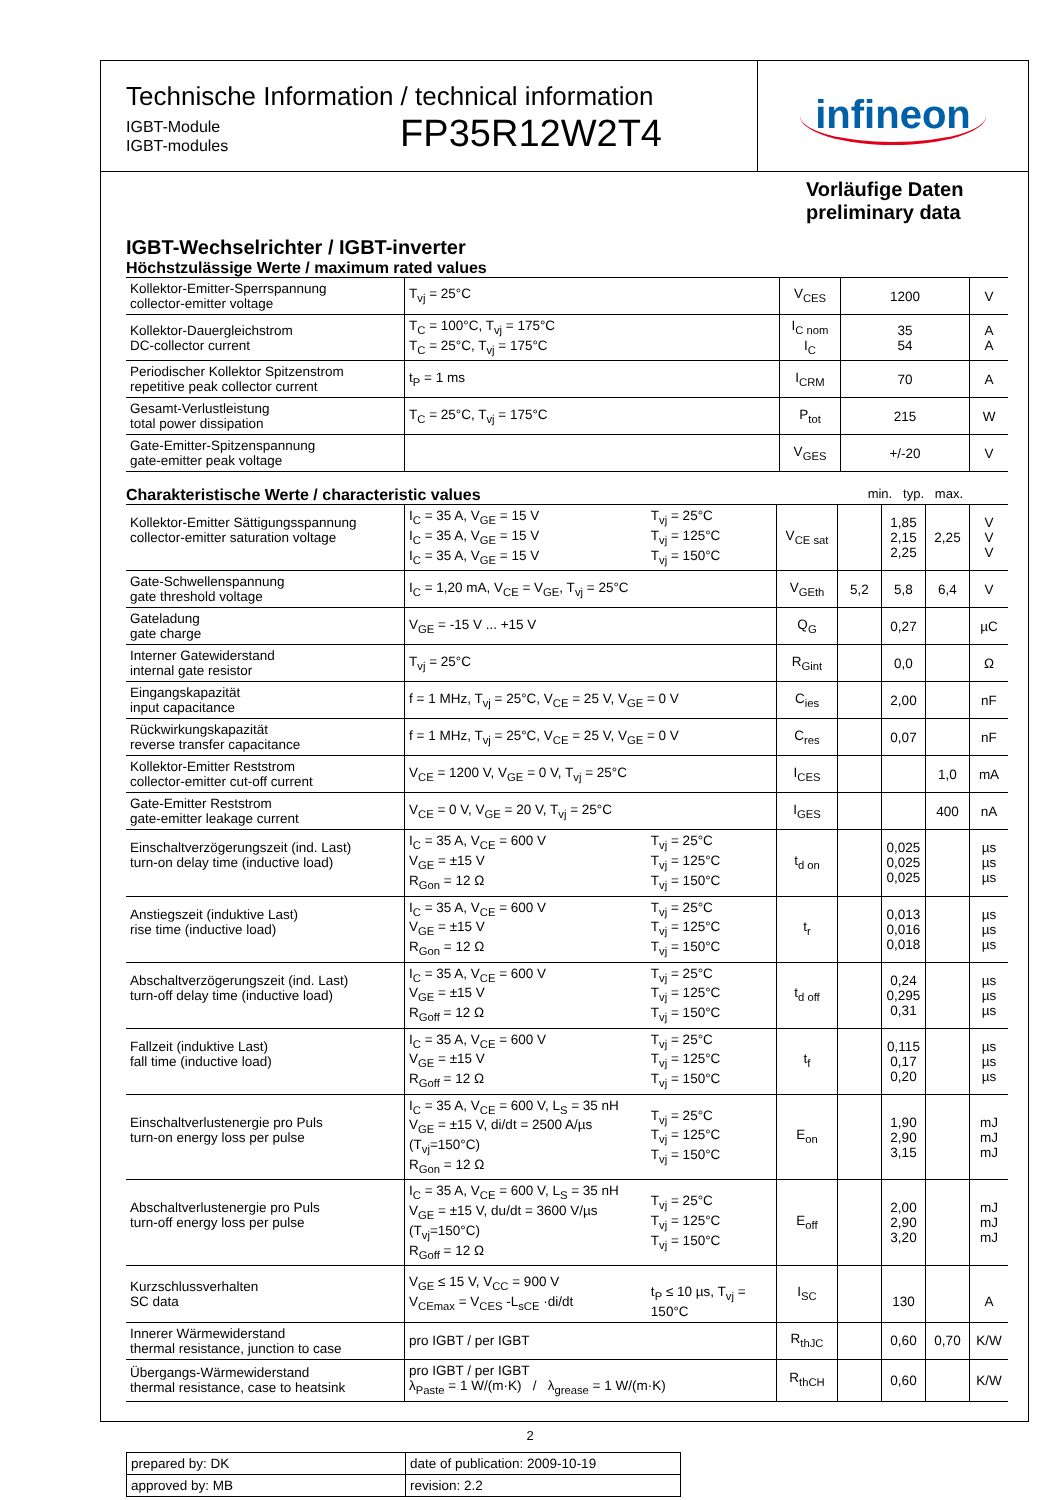Technische Information / technical information
IGBT-Module
IGBT-modules
FP35R12W2T4
infineon
Vorläufige Daten
preliminary data
IGBT-Wechselrichter / IGBT-inverter
Höchstzulässige Werte / maximum rated values
| Kollektor-Emitter-Sperrspannung collector-emitter voltage | T<sub>vj</sub> = 25°C | V<sub>CES</sub> | 1200 | V |
| Kollektor-Dauergleichstrom DC-collector current | T<sub>C</sub> = 100°C, T<sub>vj</sub> = 175°C T<sub>C</sub> = 25°C, T<sub>vj</sub> = 175°C | I<sub>C nom</sub> I<sub>C</sub> | 35 54 | A A |
| Periodischer Kollektor Spitzenstrom repetitive peak collector current | t<sub>P</sub> = 1 ms | I<sub>CRM</sub> | 70 | A |
| Gesamt-Verlustleistung total power dissipation | T<sub>C</sub> = 25°C, T<sub>vj</sub> = 175°C | P<sub>tot</sub> | 215 | W |
| Gate-Emitter-Spitzenspannung gate-emitter peak voltage | | V<sub>GES</sub> | +/-20 | V |
Charakteristische Werte / characteristic values min. typ. max.
| Kollektor-Emitter Sättigungsspannung collector-emitter saturation voltage | I<sub>C</sub> = 35 A, V<sub>GE</sub> = 15 V I<sub>C</sub> = 35 A, V<sub>GE</sub> = 15 V I<sub>C</sub> = 35 A, V<sub>GE</sub> = 15 V | T<sub>vj</sub> = 25°C T<sub>vj</sub> = 125°C T<sub>vj</sub> = 150°C | V<sub>CE sat</sub> | | 1,85 2,15 2,25 | 2,25 | V V V |
| Gate-Schwellenspannung gate threshold voltage | I<sub>C</sub> = 1,20 mA, V<sub>CE</sub> = V<sub>GE</sub>, T<sub>vj</sub> = 25°C | | V<sub>GEth</sub> | 5,2 | 5,8 | 6,4 | V |
| Gateladung gate charge | V<sub>GE</sub> = -15 V ... +15 V | | Q<sub>G</sub> | | 0,27 | | µC |
| Interner Gatewiderstand internal gate resistor | T<sub>vj</sub> = 25°C | | R<sub>Gint</sub> | | 0,0 | | Ω |
| Eingangskapazität input capacitance | f = 1 MHz, T<sub>vj</sub> = 25°C, V<sub>CE</sub> = 25 V, V<sub>GE</sub> = 0 V | | C<sub>ies</sub> | | 2,00 | | nF |
| Rückwirkungskapazität reverse transfer capacitance | f = 1 MHz, T<sub>vj</sub> = 25°C, V<sub>CE</sub> = 25 V, V<sub>GE</sub> = 0 V | | C<sub>res</sub> | | 0,07 | | nF |
| Kollektor-Emitter Reststrom collector-emitter cut-off current | V<sub>CE</sub> = 1200 V, V<sub>GE</sub> = 0 V, T<sub>vj</sub> = 25°C | | I<sub>CES</sub> | | | 1,0 | mA |
| Gate-Emitter Reststrom gate-emitter leakage current | V<sub>CE</sub> = 0 V, V<sub>GE</sub> = 20 V, T<sub>vj</sub> = 25°C | | I<sub>GES</sub> | | | 400 | nA |
| Einschaltverzögerungszeit (ind. Last) turn-on delay time (inductive load) | I<sub>C</sub> = 35 A, V<sub>CE</sub> = 600 V V<sub>GE</sub> = ±15 V R<sub>Gon</sub> = 12 Ω | T<sub>vj</sub> = 25°C T<sub>vj</sub> = 125°C T<sub>vj</sub> = 150°C | t<sub>d on</sub> | | 0,025 0,025 0,025 | | µs µs µs |
| Anstiegszeit (induktive Last) rise time (inductive load) | I<sub>C</sub> = 35 A, V<sub>CE</sub> = 600 V V<sub>GE</sub> = ±15 V R<sub>Gon</sub> = 12 Ω | T<sub>vj</sub> = 25°C T<sub>vj</sub> = 125°C T<sub>vj</sub> = 150°C | t<sub>r</sub> | | 0,013 0,016 0,018 | | µs µs µs |
| Abschaltverzögerungszeit (ind. Last) turn-off delay time (inductive load) | I<sub>C</sub> = 35 A, V<sub>CE</sub> = 600 V V<sub>GE</sub> = ±15 V R<sub>Goff</sub> = 12 Ω | T<sub>vj</sub> = 25°C T<sub>vj</sub> = 125°C T<sub>vj</sub> = 150°C | t<sub>d off</sub> | | 0,24 0,295 0,31 | | µs µs µs |
| Fallzeit (induktive Last) fall time (inductive load) | I<sub>C</sub> = 35 A, V<sub>CE</sub> = 600 V V<sub>GE</sub> = ±15 V R<sub>Goff</sub> = 12 Ω | T<sub>vj</sub> = 25°C T<sub>vj</sub> = 125°C T<sub>vj</sub> = 150°C | t<sub>f</sub> | | 0,115 0,17 0,20 | | µs µs µs |
| Einschaltverlustenergie pro Puls turn-on energy loss per pulse | I<sub>C</sub> = 35 A, V<sub>CE</sub> = 600 V, L<sub>S</sub> = 35 nH V<sub>GE</sub> = ±15 V, di/dt = 2500 A/µs (T<sub>vj</sub>=150°C) R<sub>Gon</sub> = 12 Ω | T<sub>vj</sub> = 25°C T<sub>vj</sub> = 125°C T<sub>vj</sub> = 150°C | E<sub>on</sub> | | 1,90 2,90 3,15 | | mJ mJ mJ |
| Abschaltverlustenergie pro Puls turn-off energy loss per pulse | I<sub>C</sub> = 35 A, V<sub>CE</sub> = 600 V, L<sub>S</sub> = 35 nH V<sub>GE</sub> = ±15 V, du/dt = 3600 V/µs (T<sub>vj</sub>=150°C) R<sub>Goff</sub> = 12 Ω | T<sub>vj</sub> = 25°C T<sub>vj</sub> = 125°C T<sub>vj</sub> = 150°C | E<sub>off</sub> | | 2,00 2,90 3,20 | | mJ mJ mJ |
| Kurzschlussverhalten SC data | V<sub>GE</sub> ≤ 15 V, V<sub>CC</sub> = 900 V V<sub>CEmax</sub> = V<sub>CES</sub> -L<sub>sCE</sub> ·di/dt | t<sub>P</sub> ≤ 10 µs, T<sub>vj</sub> = 150°C | I<sub>SC</sub> | | 130 | | A |
| Innerer Wärmewiderstand thermal resistance, junction to case | pro IGBT / per IGBT | | R<sub>thJC</sub> | | 0,60 | 0,70 | K/W |
| Übergangs-Wärmewiderstand thermal resistance, case to heatsink | pro IGBT / per IGBT λ<sub>Paste</sub> = 1 W/(m·K) / λ<sub>grease</sub> = 1 W/(m·K) | | R<sub>thCH</sub> | | 0,60 | | K/W |
| prepared by: DK | date of publication: 2009-10-19 |
| approved by: MB | revision: 2.2 |
2